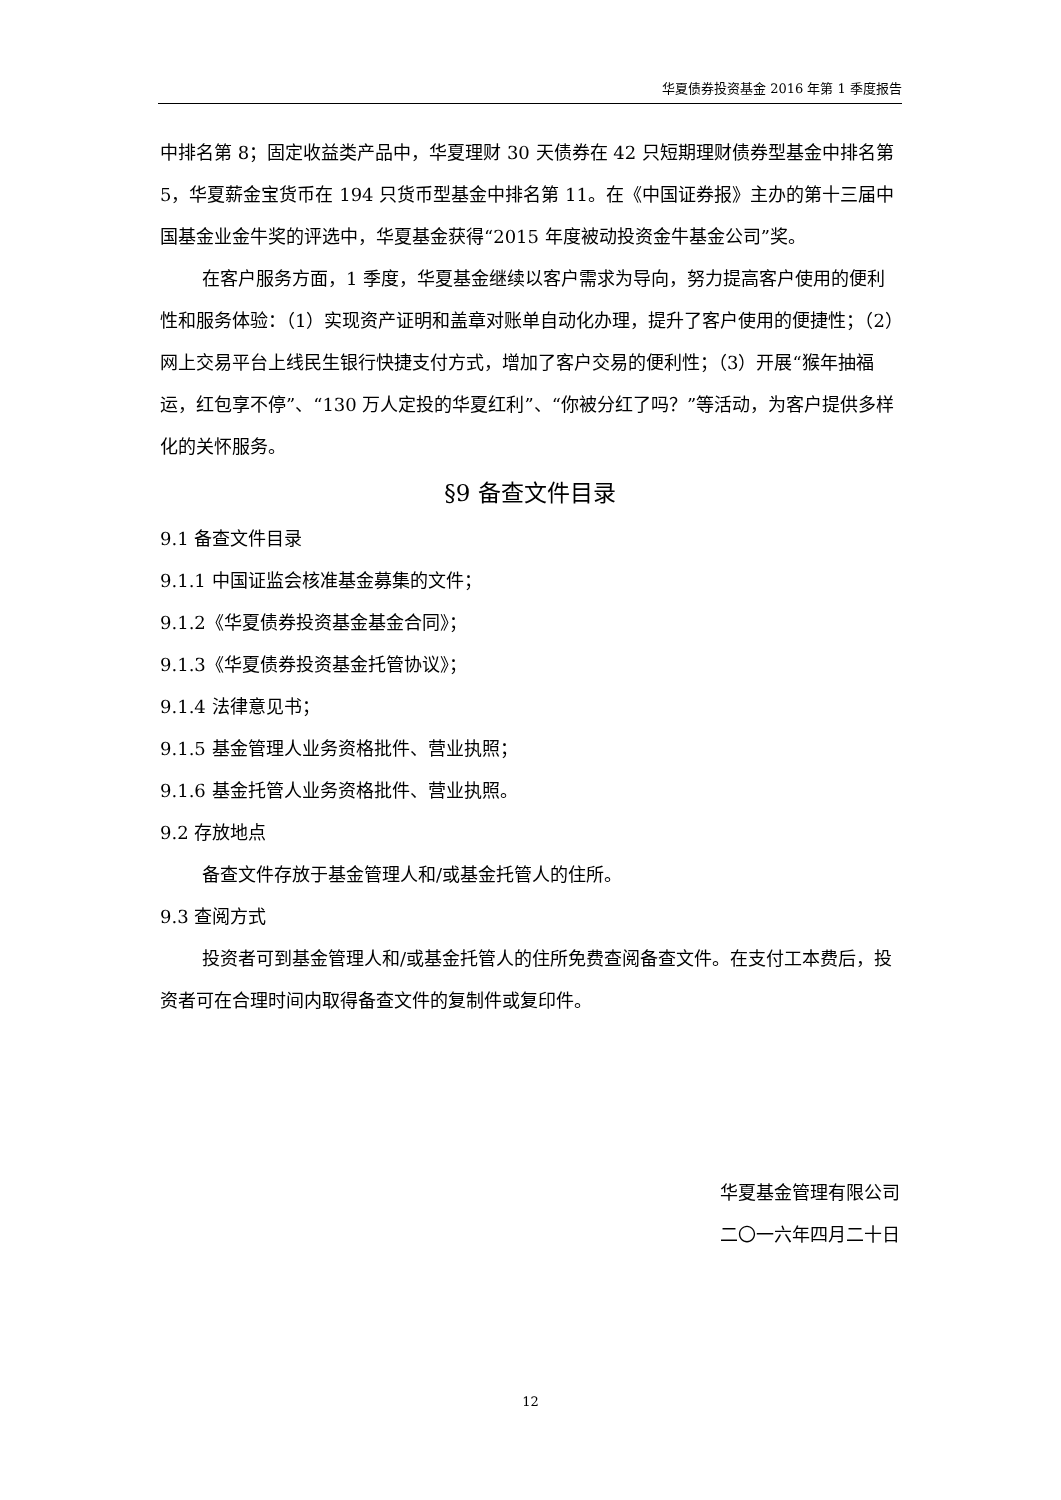华夏债券投资基金 2016 年第 1 季度报告
中排名第 8；固定收益类产品中，华夏理财 30 天债券在 42 只短期理财债券型基金中排名第 5，华夏薪金宝货币在 194 只货币型基金中排名第 11。在《中国证券报》主办的第十三届中国基金业金牛奖的评选中，华夏基金获得“2015 年度被动投资金牛基金公司”奖。
在客户服务方面，1 季度，华夏基金继续以客户需求为导向，努力提高客户使用的便利性和服务体验：（1）实现资产证明和盖章对账单自动化办理，提升了客户使用的便捷性；（2）网上交易平台上线民生银行快捷支付方式，增加了客户交易的便利性；（3）开展“猴年抽福运，红包享不停”、“130 万人定投的华夏红利”、“你被分红了吗？”等活动，为客户提供多样化的关怀服务。
§9 备查文件目录
9.1 备查文件目录
9.1.1 中国证监会核准基金募集的文件；
9.1.2《华夏债券投资基金基金合同》；
9.1.3《华夏债券投资基金托管协议》；
9.1.4 法律意见书；
9.1.5 基金管理人业务资格批件、营业执照；
9.1.6 基金托管人业务资格批件、营业执照。
9.2 存放地点
备查文件存放于基金管理人和/或基金托管人的住所。
9.3 查阅方式
投资者可到基金管理人和/或基金托管人的住所免费查阅备查文件。在支付工本费后，投资者可在合理时间内取得备查文件的复制件或复印件。
华夏基金管理有限公司
二〇一六年四月二十日
12